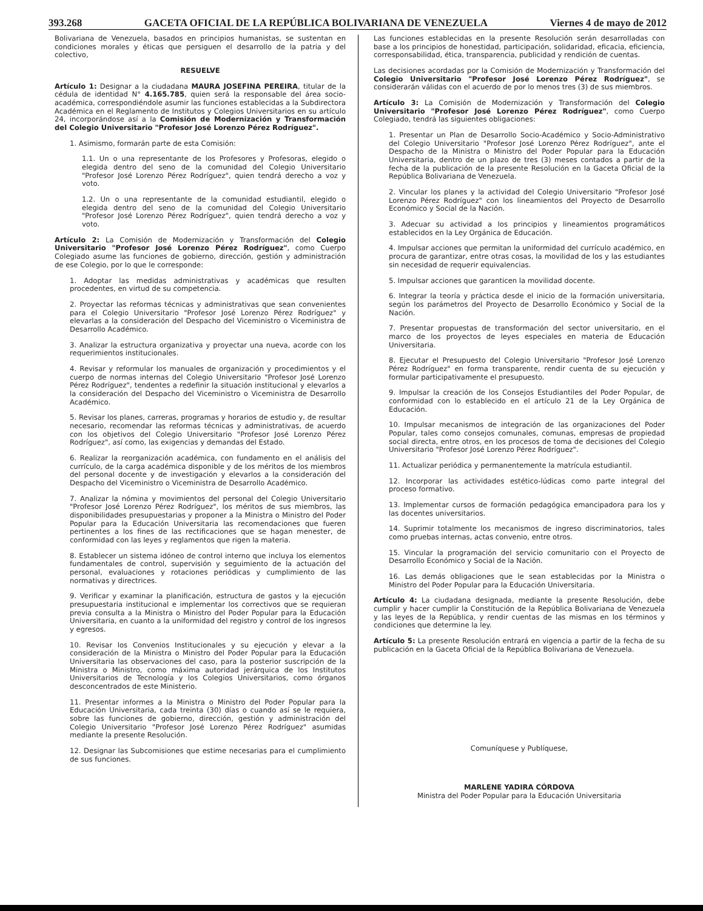393.268 GACETA OFICIAL DE LA REPÚBLICA BOLIVARIANA DE VENEZUELA Viernes 4 de mayo de 2012
Bolivariana de Venezuela, basados en principios humanistas, se sustentan en condiciones morales y éticas que persiguen el desarrollo de la patria y del colectivo,
RESUELVE
Artículo 1: Designar a la ciudadana MAURA JOSEFINA PEREIRA, titular de la cédula de identidad N° 4.165.785, quien será la responsable del área socio-académica, correspondiéndole asumir las funciones establecidas a la Subdirectora Académica en el Reglamento de Institutos y Colegios Universitarios en su artículo 24, incorporándose así a la Comisión de Modernización y Transformación del Colegio Universitario "Profesor José Lorenzo Pérez Rodríguez".
1. Asimismo, formarán parte de esta Comisión:
1.1. Un o una representante de los Profesores y Profesoras, elegido o elegida dentro del seno de la comunidad del Colegio Universitario "Profesor José Lorenzo Pérez Rodríguez", quien tendrá derecho a voz y voto.
1.2. Un o una representante de la comunidad estudiantil, elegido o elegida dentro del seno de la comunidad del Colegio Universitario "Profesor José Lorenzo Pérez Rodríguez", quien tendrá derecho a voz y voto.
Artículo 2: La Comisión de Modernización y Transformación del Colegio Universitario "Profesor José Lorenzo Pérez Rodríguez", como Cuerpo Colegiado asume las funciones de gobierno, dirección, gestión y administración de ese Colegio, por lo que le corresponde:
1. Adoptar las medidas administrativas y académicas que resulten procedentes, en virtud de su competencia.
2. Proyectar las reformas técnicas y administrativas que sean convenientes para el Colegio Universitario "Profesor José Lorenzo Pérez Rodríguez" y elevarlas a la consideración del Despacho del Viceministro o Viceministra de Desarrollo Académico.
3. Analizar la estructura organizativa y proyectar una nueva, acorde con los requerimientos institucionales.
4. Revisar y reformular los manuales de organización y procedimientos y el cuerpo de normas internas del Colegio Universitario "Profesor José Lorenzo Pérez Rodríguez", tendentes a redefinir la situación institucional y elevarlos a la consideración del Despacho del Viceministro o Viceministra de Desarrollo Académico.
5. Revisar los planes, carreras, programas y horarios de estudio y, de resultar necesario, recomendar las reformas técnicas y administrativas, de acuerdo con los objetivos del Colegio Universitario "Profesor José Lorenzo Pérez Rodríguez", así como, las exigencias y demandas del Estado.
6. Realizar la reorganización académica, con fundamento en el análisis del currículo, de la carga académica disponible y de los méritos de los miembros del personal docente y de investigación y elevarlos a la consideración del Despacho del Viceministro o Viceministra de Desarrollo Académico.
7. Analizar la nómina y movimientos del personal del Colegio Universitario "Profesor José Lorenzo Pérez Rodríguez", los méritos de sus miembros, las disponibilidades presupuestarias y proponer a la Ministra o Ministro del Poder Popular para la Educación Universitaria las recomendaciones que fueren pertinentes a los fines de las rectificaciones que se hagan menester, de conformidad con las leyes y reglamentos que rigen la materia.
8. Establecer un sistema idóneo de control interno que incluya los elementos fundamentales de control, supervisión y seguimiento de la actuación del personal, evaluaciones y rotaciones periódicas y cumplimiento de las normativas y directrices.
9. Verificar y examinar la planificación, estructura de gastos y la ejecución presupuestaria institucional e implementar los correctivos que se requieran previa consulta a la Ministra o Ministro del Poder Popular para la Educación Universitaria, en cuanto a la uniformidad del registro y control de los ingresos y egresos.
10. Revisar los Convenios Institucionales y su ejecución y elevar a la consideración de la Ministra o Ministro del Poder Popular para la Educación Universitaria las observaciones del caso, para la posterior suscripción de la Ministra o Ministro, como máxima autoridad jerárquica de los Institutos Universitarios de Tecnología y los Colegios Universitarios, como órganos desconcentrados de este Ministerio.
11. Presentar informes a la Ministra o Ministro del Poder Popular para la Educación Universitaria, cada treinta (30) días o cuando así se le requiera, sobre las funciones de gobierno, dirección, gestión y administración del Colegio Universitario "Profesor José Lorenzo Pérez Rodríguez" asumidas mediante la presente Resolución.
12. Designar las Subcomisiones que estime necesarias para el cumplimiento de sus funciones.
Las funciones establecidas en la presente Resolución serán desarrolladas con base a los principios de honestidad, participación, solidaridad, eficacia, eficiencia, corresponsabilidad, ética, transparencia, publicidad y rendición de cuentas.
Las decisiones acordadas por la Comisión de Modernización y Transformación del Colegio Universitario "Profesor José Lorenzo Pérez Rodríguez", se considerarán válidas con el acuerdo de por lo menos tres (3) de sus miembros.
Artículo 3: La Comisión de Modernización y Transformación del Colegio Universitario "Profesor José Lorenzo Pérez Rodríguez", como Cuerpo Colegiado, tendrá las siguientes obligaciones:
1. Presentar un Plan de Desarrollo Socio-Académico y Socio-Administrativo del Colegio Universitario "Profesor José Lorenzo Pérez Rodríguez", ante el Despacho de la Ministra o Ministro del Poder Popular para la Educación Universitaria, dentro de un plazo de tres (3) meses contados a partir de la fecha de la publicación de la presente Resolución en la Gaceta Oficial de la República Bolivariana de Venezuela.
2. Vincular los planes y la actividad del Colegio Universitario "Profesor José Lorenzo Pérez Rodríguez" con los lineamientos del Proyecto de Desarrollo Económico y Social de la Nación.
3. Adecuar su actividad a los principios y lineamientos programáticos establecidos en la Ley Orgánica de Educación.
4. Impulsar acciones que permitan la uniformidad del currículo académico, en procura de garantizar, entre otras cosas, la movilidad de los y las estudiantes sin necesidad de requerir equivalencias.
5. Impulsar acciones que garanticen la movilidad docente.
6. Integrar la teoría y práctica desde el inicio de la formación universitaria, según los parámetros del Proyecto de Desarrollo Económico y Social de la Nación.
7. Presentar propuestas de transformación del sector universitario, en el marco de los proyectos de leyes especiales en materia de Educación Universitaria.
8. Ejecutar el Presupuesto del Colegio Universitario "Profesor José Lorenzo Pérez Rodríguez" en forma transparente, rendir cuenta de su ejecución y formular participativamente el presupuesto.
9. Impulsar la creación de los Consejos Estudiantiles del Poder Popular, de conformidad con lo establecido en el artículo 21 de la Ley Orgánica de Educación.
10. Impulsar mecanismos de integración de las organizaciones del Poder Popular, tales como consejos comunales, comunas, empresas de propiedad social directa, entre otros, en los procesos de toma de decisiones del Colegio Universitario "Profesor José Lorenzo Pérez Rodríguez".
11. Actualizar periódica y permanentemente la matrícula estudiantil.
12. Incorporar las actividades estético-lúdicas como parte integral del proceso formativo.
13. Implementar cursos de formación pedagógica emancipadora para los y las docentes universitarios.
14. Suprimir totalmente los mecanismos de ingreso discriminatorios, tales como pruebas internas, actas convenio, entre otros.
15. Vincular la programación del servicio comunitario con el Proyecto de Desarrollo Económico y Social de la Nación.
16. Las demás obligaciones que le sean establecidas por la Ministra o Ministro del Poder Popular para la Educación Universitaria.
Artículo 4: La ciudadana designada, mediante la presente Resolución, debe cumplir y hacer cumplir la Constitución de la República Bolivariana de Venezuela y las leyes de la República, y rendir cuentas de las mismas en los términos y condiciones que determine la ley.
Artículo 5: La presente Resolución entrará en vigencia a partir de la fecha de su publicación en la Gaceta Oficial de la República Bolivariana de Venezuela.
Comuníquese y Publíquese,
MARLENE YADIRA CÓRDOVA
Ministra del Poder Popular para la Educación Universitaria